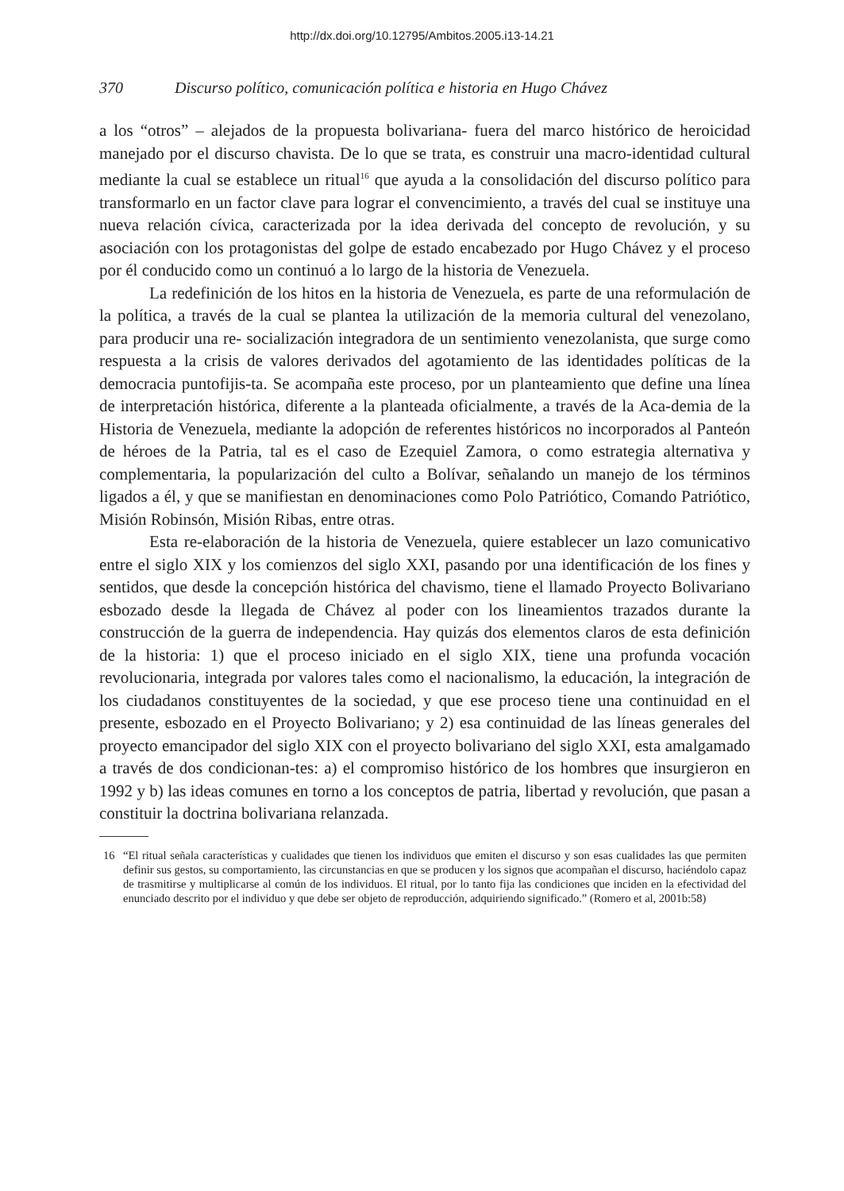http://dx.doi.org/10.12795/Ambitos.2005.i13-14.21
370 Discurso político, comunicación política e historia en Hugo Chávez
a los “otros” – alejados de la propuesta bolivariana- fuera del marco histórico de heroicidad manejado por el discurso chavista. De lo que se trata, es construir una macro-identidad cultural mediante la cual se establece un ritual<sup>16</sup> que ayuda a la consolidación del discurso político para transformarlo en un factor clave para lograr el convencimiento, a través del cual se instituye una nueva relación cívica, caracterizada por la idea derivada del concepto de revolución, y su asociación con los protagonistas del golpe de estado encabezado por Hugo Chávez y el proceso por él conducido como un continuó a lo largo de la historia de Venezuela.
La redefinición de los hitos en la historia de Venezuela, es parte de una reformulación de la política, a través de la cual se plantea la utilización de la memoria cultural del venezolano, para producir una re- socialización integradora de un sentimiento venezolanista, que surge como respuesta a la crisis de valores derivados del agotamiento de las identidades políticas de la democracia puntofijis-ta. Se acompaña este proceso, por un planteamiento que define una línea de interpretación histórica, diferente a la planteada oficialmente, a través de la Aca-demia de la Historia de Venezuela, mediante la adopción de referentes históricos no incorporados al Panteón de héroes de la Patria, tal es el caso de Ezequiel Zamora, o como estrategia alternativa y complementaria, la popularización del culto a Bolívar, señalando un manejo de los términos ligados a él, y que se manifiestan en denominaciones como Polo Patriótico, Comando Patriótico, Misión Robinsón, Misión Ribas, entre otras.
Esta re-elaboración de la historia de Venezuela, quiere establecer un lazo comunicativo entre el siglo XIX y los comienzos del siglo XXI, pasando por una identificación de los fines y sentidos, que desde la concepción histórica del chavismo, tiene el llamado Proyecto Bolivariano esbozado desde la llegada de Chávez al poder con los lineamientos trazados durante la construcción de la guerra de independencia. Hay quizás dos elementos claros de esta definición de la historia: 1) que el proceso iniciado en el siglo XIX, tiene una profunda vocación revolucionaria, integrada por valores tales como el nacionalismo, la educación, la integración de los ciudadanos constituyentes de la sociedad, y que ese proceso tiene una continuidad en el presente, esbozado en el Proyecto Bolivariano; y 2) esa continuidad de las líneas generales del proyecto emancipador del siglo XIX con el proyecto bolivariano del siglo XXI, esta amalgamado a través de dos condicionan-tes: a) el compromiso histórico de los hombres que insurgieron en 1992 y b) las ideas comunes en torno a los conceptos de patria, libertad y revolución, que pasan a constituir la doctrina bolivariana relanzada.
16 “El ritual señala características y cualidades que tienen los individuos que emiten el discurso y son esas cualidades las que permiten definir sus gestos, su comportamiento, las circunstancias en que se producen y los signos que acompañan el discurso, haciéndolo capaz de trasmitirse y multiplicarse al común de los individuos. El ritual, por lo tanto fija las condiciones que inciden en la efectividad del enunciado descrito por el individuo y que debe ser objeto de reproducción, adquiriendo significado.” (Romero et al, 2001b:58)